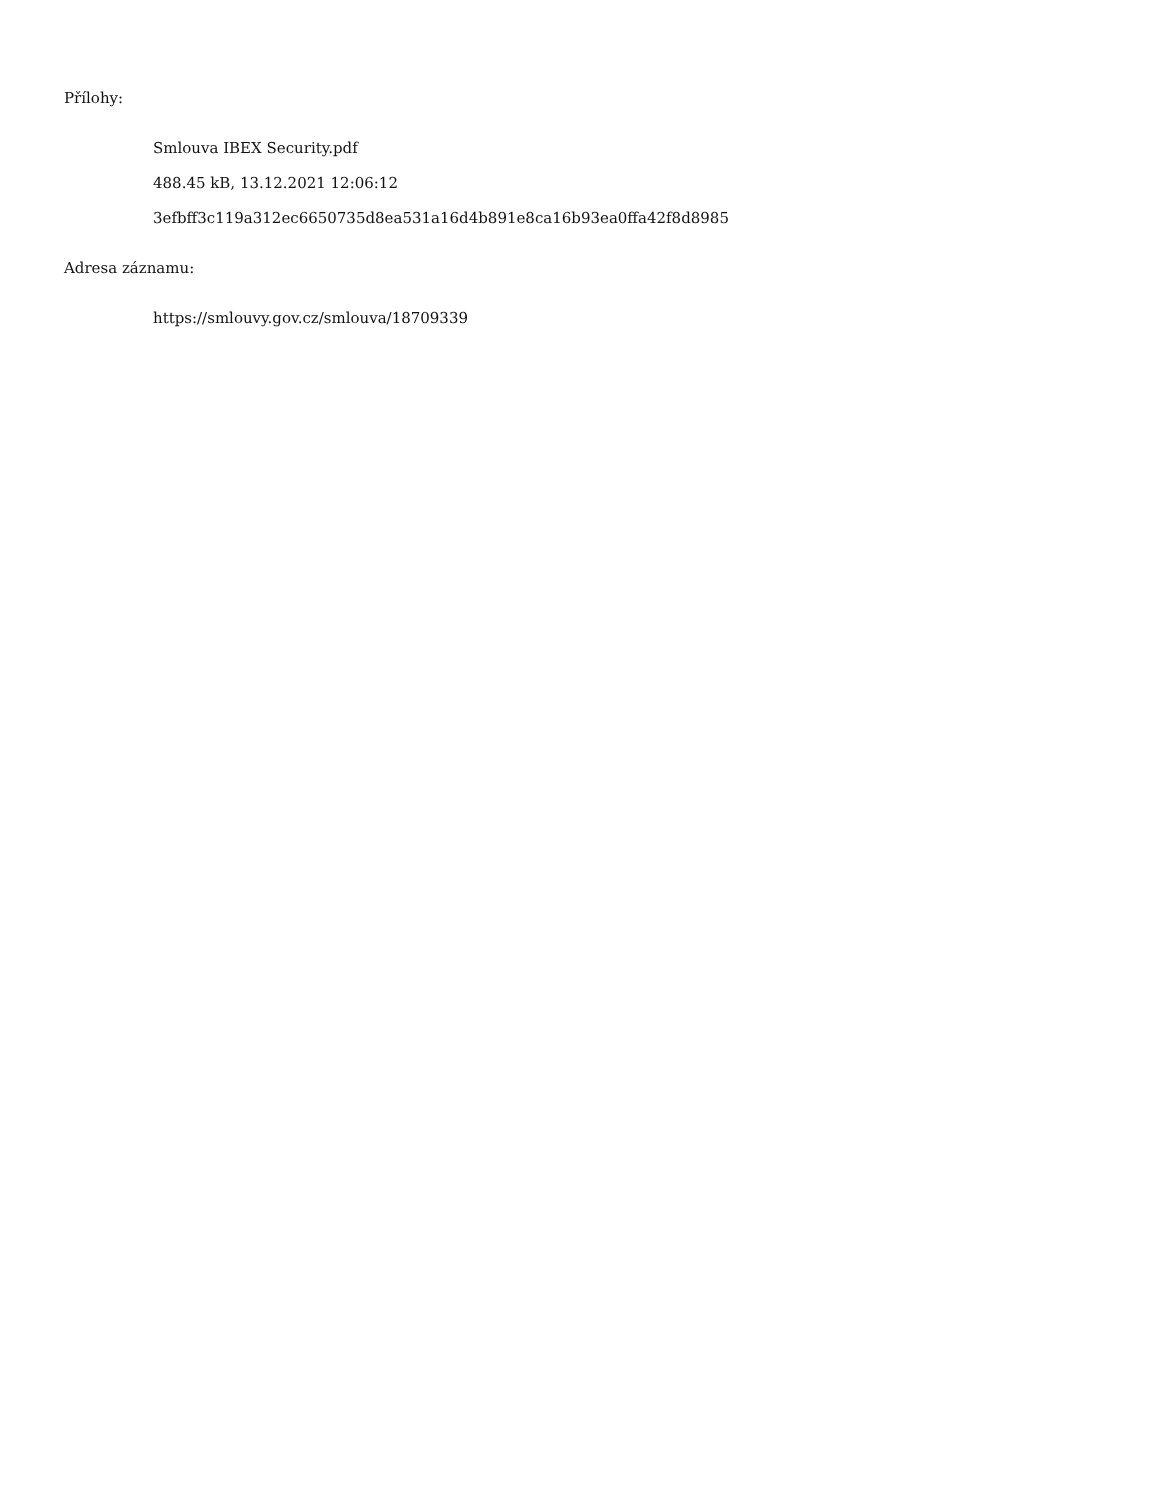Přílohy:
Smlouva IBEX Security.pdf
488.45 kB, 13.12.2021 12:06:12
3efbff3c119a312ec6650735d8ea531a16d4b891e8ca16b93ea0ffa42f8d8985
Adresa záznamu:
https://smlouvy.gov.cz/smlouva/18709339